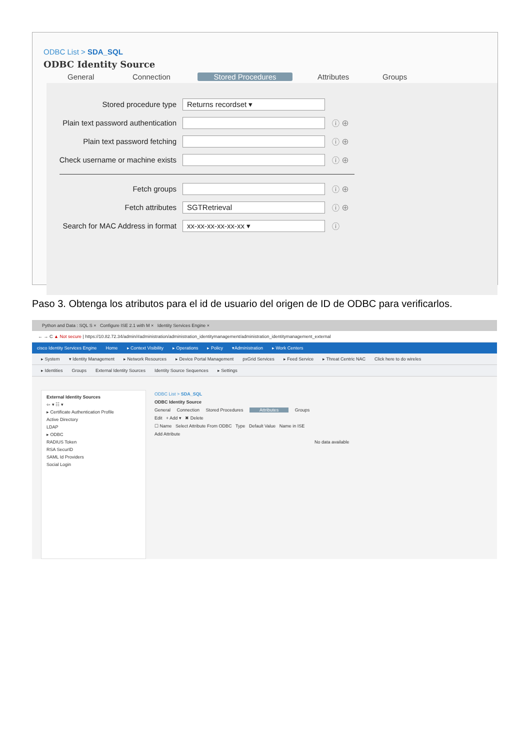ODBC List > SDA_SQL
ODBC Identity Source
General Connection Stored Procedures Attributes Groups
Stored procedure type
Returns recordset ▾
Plain text password authentication
ⓘ ⊕
Plain text password fetching ⓘ ⊕
Check username or machine exists
ⓘ ⊕
Fetch groups ⓘ ⊕
Fetch attributes
SGTRetrieval
ⓘ ⊕
Search for MAC Address in format
xx-xx-xx-xx-xx-xx ▾
ⓘ
Paso 3. Obtenga los atributos para el id de usuario del origen de ID de ODBC para verificarlos.
Python and Data : SQL S × Configure ISE 2.1 with M × Identity Services Engine ×
← → C ▲ Not secure | https://10.82.72.34/admin/#administration/administration_identitymanagement/administration_identitymanagement_external
cisco Identity Services Engine Home ▸ Context Visibility ▸ Operations ▸ Policy ▾Administration ▸ Work Centers
▸ System ▾ Identity Management ▸ Network Resources ▸ Device Portal Management pxGrid Services ▸ Feed Service ▸ Threat Centric NAC Click here to do wireles
▸ Identities Groups External Identity Sources Identity Source Sequences ▸ Settings
External Identity Sources
⇦ ▾ ☷ ▾
▸ Certificate Authentication Profile
Active Directory
LDAP
▸ ODBC
RADIUS Token
RSA SecurID
SAML Id Providers
Social Login
ODBC List > SDA_SQL
ODBC Identity Source
General Connection Stored Procedures Attributes Groups
Edit + Add ▾ ✖ Delete
☐ Name Select Attribute From ODBC Type Default Value Name in ISE
Add Attribute
No data available